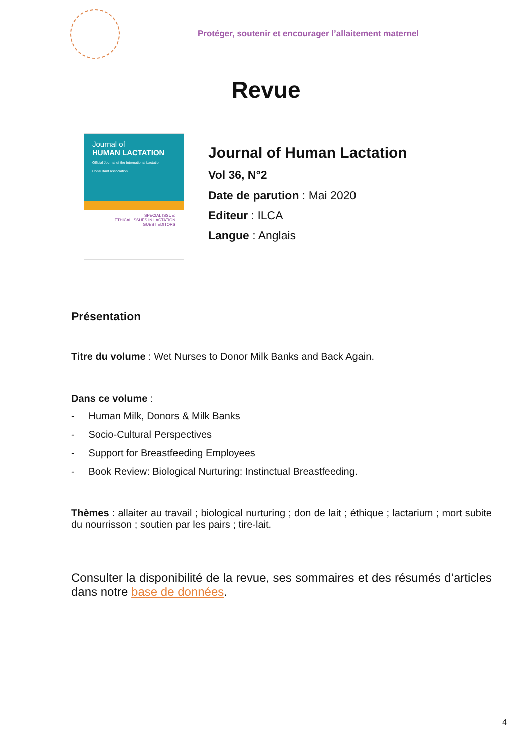Protéger, soutenir et encourager l’allaitement maternel
Revue
Journal of
HUMAN LACTATION
Official Journal of the International Lactation Consultant Association
SPECIAL ISSUE:
ETHICAL ISSUES IN LACTATION
GUEST EDITORS
Journal of Human Lactation
Vol 36, N°2
Date de parution : Mai 2020
Editeur : ILCA
Langue : Anglais
Présentation
Titre du volume : Wet Nurses to Donor Milk Banks and Back Again.
Dans ce volume :
- Human Milk, Donors & Milk Banks
- Socio-Cultural Perspectives
- Support for Breastfeeding Employees
- Book Review: Biological Nurturing: Instinctual Breastfeeding.
Thèmes : allaiter au travail ; biological nurturing ; don de lait ; éthique ; lactarium ; mort subite du nourrisson ; soutien par les pairs ; tire-lait.
Consulter la disponibilité de la revue, ses sommaires et des résumés d’articles dans notre base de données.
4